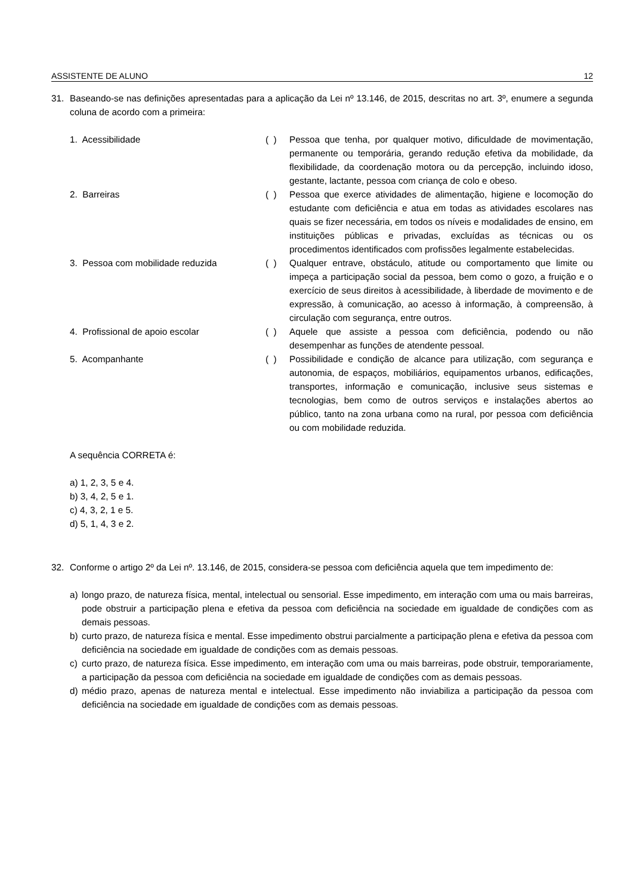ASSISTENTE DE ALUNO 12
31. Baseando-se nas definições apresentadas para a aplicação da Lei nº 13.146, de 2015, descritas no art. 3º, enumere a segunda coluna de acordo com a primeira:
1. Acessibilidade ( ) Pessoa que tenha, por qualquer motivo, dificuldade de movimentação, permanente ou temporária, gerando redução efetiva da mobilidade, da flexibilidade, da coordenação motora ou da percepção, incluindo idoso, gestante, lactante, pessoa com criança de colo e obeso.
2. Barreiras ( ) Pessoa que exerce atividades de alimentação, higiene e locomoção do estudante com deficiência e atua em todas as atividades escolares nas quais se fizer necessária, em todos os níveis e modalidades de ensino, em instituições públicas e privadas, excluídas as técnicas ou os procedimentos identificados com profissões legalmente estabelecidas.
3. Pessoa com mobilidade reduzida ( ) Qualquer entrave, obstáculo, atitude ou comportamento que limite ou impeça a participação social da pessoa, bem como o gozo, a fruição e o exercício de seus direitos à acessibilidade, à liberdade de movimento e de expressão, à comunicação, ao acesso à informação, à compreensão, à circulação com segurança, entre outros.
4. Profissional de apoio escolar ( ) Aquele que assiste a pessoa com deficiência, podendo ou não desempenhar as funções de atendente pessoal.
5. Acompanhante ( ) Possibilidade e condição de alcance para utilização, com segurança e autonomia, de espaços, mobiliários, equipamentos urbanos, edificações, transportes, informação e comunicação, inclusive seus sistemas e tecnologias, bem como de outros serviços e instalações abertos ao público, tanto na zona urbana como na rural, por pessoa com deficiência ou com mobilidade reduzida.
A sequência CORRETA é:
a) 1, 2, 3, 5 e 4.
b) 3, 4, 2, 5 e 1.
c) 4, 3, 2, 1 e 5.
d) 5, 1, 4, 3 e 2.
32. Conforme o artigo 2º da Lei nº. 13.146, de 2015, considera-se pessoa com deficiência aquela que tem impedimento de:
a) longo prazo, de natureza física, mental, intelectual ou sensorial. Esse impedimento, em interação com uma ou mais barreiras, pode obstruir a participação plena e efetiva da pessoa com deficiência na sociedade em igualdade de condições com as demais pessoas.
b) curto prazo, de natureza física e mental. Esse impedimento obstrui parcialmente a participação plena e efetiva da pessoa com deficiência na sociedade em igualdade de condições com as demais pessoas.
c) curto prazo, de natureza física. Esse impedimento, em interação com uma ou mais barreiras, pode obstruir, temporariamente, a participação da pessoa com deficiência na sociedade em igualdade de condições com as demais pessoas.
d) médio prazo, apenas de natureza mental e intelectual. Esse impedimento não inviabiliza a participação da pessoa com deficiência na sociedade em igualdade de condições com as demais pessoas.